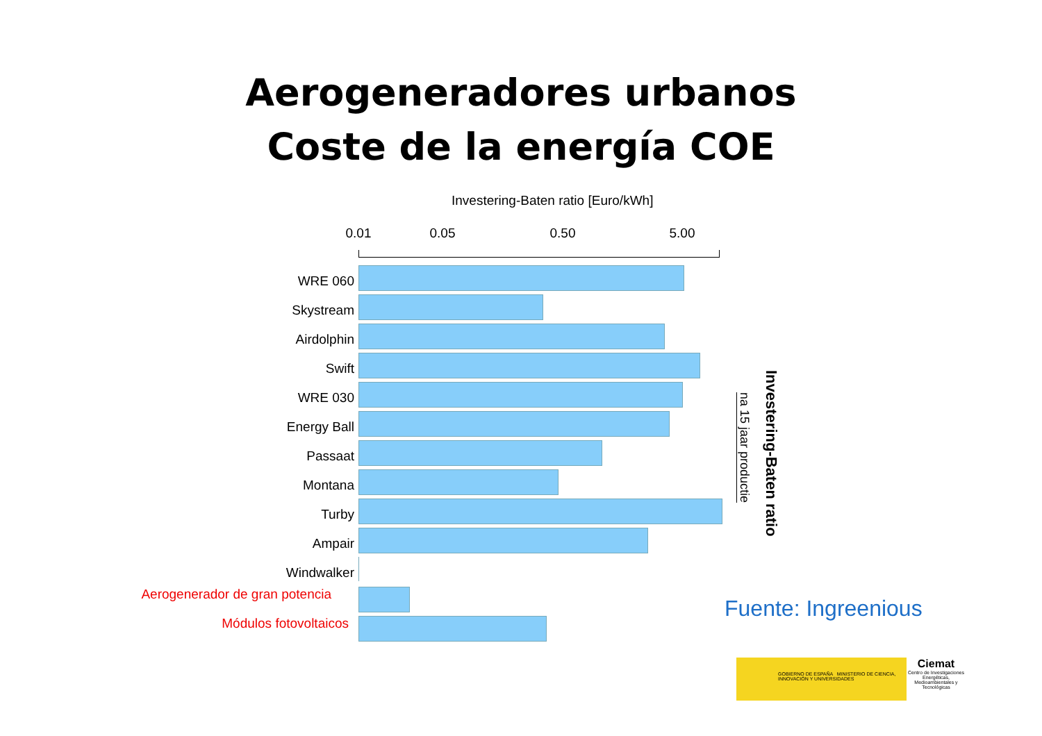Aerogeneradores urbanos
Coste de la energía COE
Investering-Baten ratio [Euro/kWh]
0.01 0.05 0.50 5.00
WRE 060
Skystream
Airdolphin
Swift
WRE 030
Energy Ball
Passaat
Montana
Turby
Ampair
Windwalker
Aerogenerador de gran potencia
Módulos fotovoltaicos
na 15 jaar productie
Investering-Baten ratio
Fuente: Ingreenious
GOBIERNO DE ESPAÑA MINISTERIO DE CIENCIA, INNOVACIÓN Y UNIVERSIDADES
Ciemat
Centro de Investigaciones Energéticas, Medioambientales y Tecnológicas